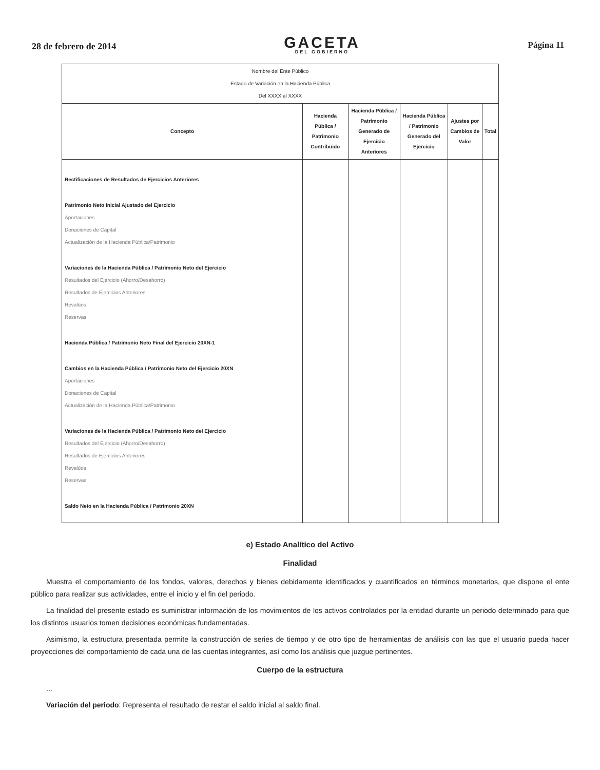28 de febrero de 2014
GACETA
DEL GOBIERNO
Página 11
| Nombre del Ente Público Estado de Variación en la Hacienda Pública Del XXXX al XXXX | | | | | |
| Concepto | Hacienda Pública / Patrimonio Contribuido | Hacienda Pública / Patrimonio Generado de Ejercicio Anteriores | Hacienda Pública / Patrimonio Generado del Ejercicio | Ajustes por Cambios de Valor | Total |
| Rectificaciones de Resultados de Ejercicios Anteriores Patrimonio Neto Inicial Ajustado del Ejercicio Aportaciones Donaciones de Capital Actualización de la Hacienda Pública/Patrimonio Variaciones de la Hacienda Pública / Patrimonio Neto del Ejercicio Resultados del Ejercicio (Ahorro/Desahorro) Resultados de Ejercicios Anteriores Revalúos Reservas Hacienda Pública / Patrimonio Neto Final del Ejercicio 20XN-1 Cambios en la Hacienda Pública / Patrimonio Neto del Ejercicio 20XN Aportaciones Donaciones de Capital Actualización de la Hacienda Pública/Patrimonio Variaciones de la Hacienda Pública / Patrimonio Neto del Ejercicio Resultados del Ejercicio (Ahorro/Desahorro) Resultados de Ejercicios Anteriores Revalúos Reservas Saldo Neto en la Hacienda Pública / Patrimonio 20XN | | | | | |
e) Estado Analítico del Activo
Finalidad
Muestra el comportamiento de los fondos, valores, derechos y bienes debidamente identificados y cuantificados en términos monetarios, que dispone el ente público para realizar sus actividades, entre el inicio y el fin del periodo.
La finalidad del presente estado es suministrar información de los movimientos de los activos controlados por la entidad durante un periodo determinado para que los distintos usuarios tomen decisiones económicas fundamentadas.
Asimismo, la estructura presentada permite la construcción de series de tiempo y de otro tipo de herramientas de análisis con las que el usuario pueda hacer proyecciones del comportamiento de cada una de las cuentas integrantes, así como los análisis que juzgue pertinentes.
Cuerpo de la estructura
...
Variación del periodo: Representa el resultado de restar el saldo inicial al saldo final.